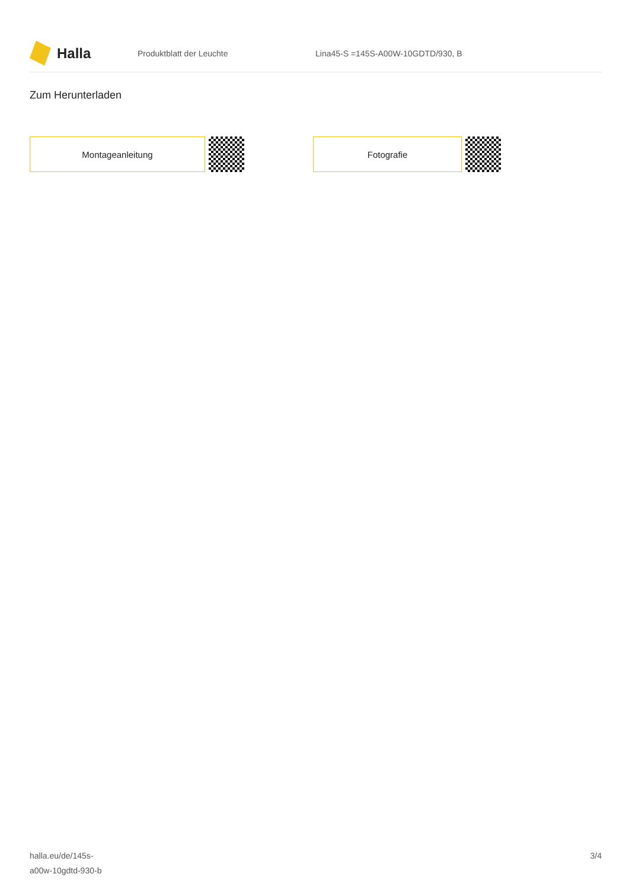Halla
Produktblatt der Leuchte
Lina45-S =145S-A00W-10GDTD/930, B
Zum Herunterladen
Montageanleitung Fotografie
halla.eu/de/145s-
a00w-10gdtd-930-b
3/4